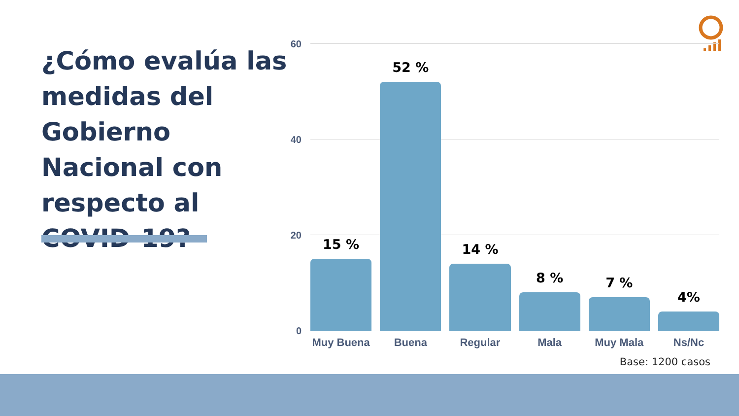¿Cómo evalúa las medidas del Gobierno Nacional con respecto al COVID-19?
60
40
20
0
15 %
52 %
14 %
8 %
7 %
4%
Muy Buena Buena Regular Mala Muy Mala Ns/Nc
Base: 1200 casos